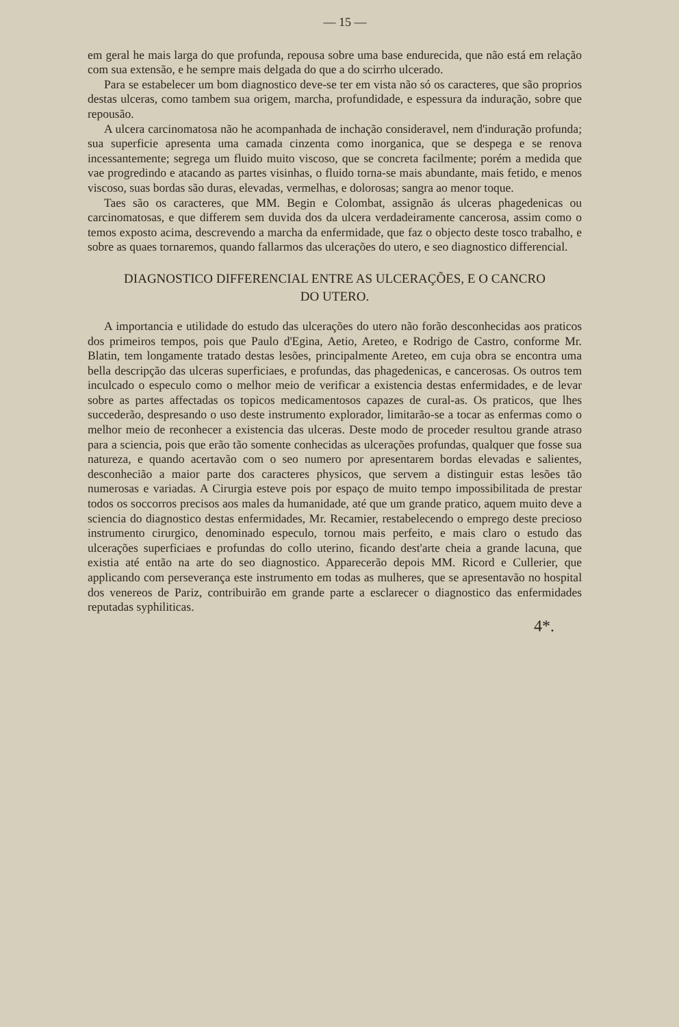— 15 —
em geral he mais larga do que profunda, repousa sobre uma base endurecida, que não está em relação com sua extensão, e he sempre mais delgada do que a do scirrho ulcerado.
Para se estabelecer um bom diagnostico deve-se ter em vista não só os caracteres, que são proprios destas ulceras, como tambem sua origem, marcha, profundidade, e espessura da induração, sobre que repousão.
A ulcera carcinomatosa não he acompanhada de inchação consideravel, nem d'induração profunda; sua superficie apresenta uma camada cinzenta como inorganica, que se despega e se renova incessantemente; segrega um fluido muito viscoso, que se concreta facilmente; porém a medida que vae progredindo e atacando as partes visinhas, o fluido torna-se mais abundante, mais fetido, e menos viscoso, suas bordas são duras, elevadas, vermelhas, e dolorosas; sangra ao menor toque.
Taes são os caracteres, que MM. Begin e Colombat, assignão ás ulceras phagedenicas ou carcinomatosas, e que differem sem duvida dos da ulcera verdadeiramente cancerosa, assim como o temos exposto acima, descrevendo a marcha da enfermidade, que faz o objecto deste tosco trabalho, e sobre as quaes tornaremos, quando fallarmos das ulcerações do utero, e seo diagnostico differencial.
DIAGNOSTICO DIFFERENCIAL ENTRE AS ULCERAÇÕES, E O CANCRO
DO UTERO.
A importancia e utilidade do estudo das ulcerações do utero não forão desconhecidas aos praticos dos primeiros tempos, pois que Paulo d'Egina, Aetio, Areteo, e Rodrigo de Castro, conforme Mr. Blatin, tem longamente tratado destas lesões, principalmente Areteo, em cuja obra se encontra uma bella descripção das ulceras superficiaes, e profundas, das phagedenicas, e cancerosas. Os outros tem inculcado o especulo como o melhor meio de verificar a existencia destas enfermidades, e de levar sobre as partes affectadas os topicos medicamentosos capazes de cural-as. Os praticos, que lhes succederão, despresando o uso deste instrumento explorador, limitarão-se a tocar as enfermas como o melhor meio de reconhecer a existencia das ulceras. Deste modo de proceder resultou grande atraso para a sciencia, pois que erão tão somente conhecidas as ulcerações profundas, qualquer que fosse sua natureza, e quando acertavão com o seo numero por apresentarem bordas elevadas e salientes, desconhecião a maior parte dos caracteres physicos, que servem a distinguir estas lesões tão numerosas e variadas. A Cirurgia esteve pois por espaço de muito tempo impossibilitada de prestar todos os soccorros precisos aos males da humanidade, até que um grande pratico, aquem muito deve a sciencia do diagnostico destas enfermidades, Mr. Recamier, restabelecendo o emprego deste precioso instrumento cirurgico, denominado especulo, tornou mais perfeito, e mais claro o estudo das ulcerações superficiaes e profundas do collo uterino, ficando dest'arte cheia a grande lacuna, que existia até então na arte do seo diagnostico. Apparecerão depois MM. Ricord e Cullerier, que applicando com perseverança este instrumento em todas as mulheres, que se apresentavão no hospital dos venereos de Pariz, contribuirão em grande parte a esclarecer o diagnostico das enfermidades reputadas syphiliticas.
4*.